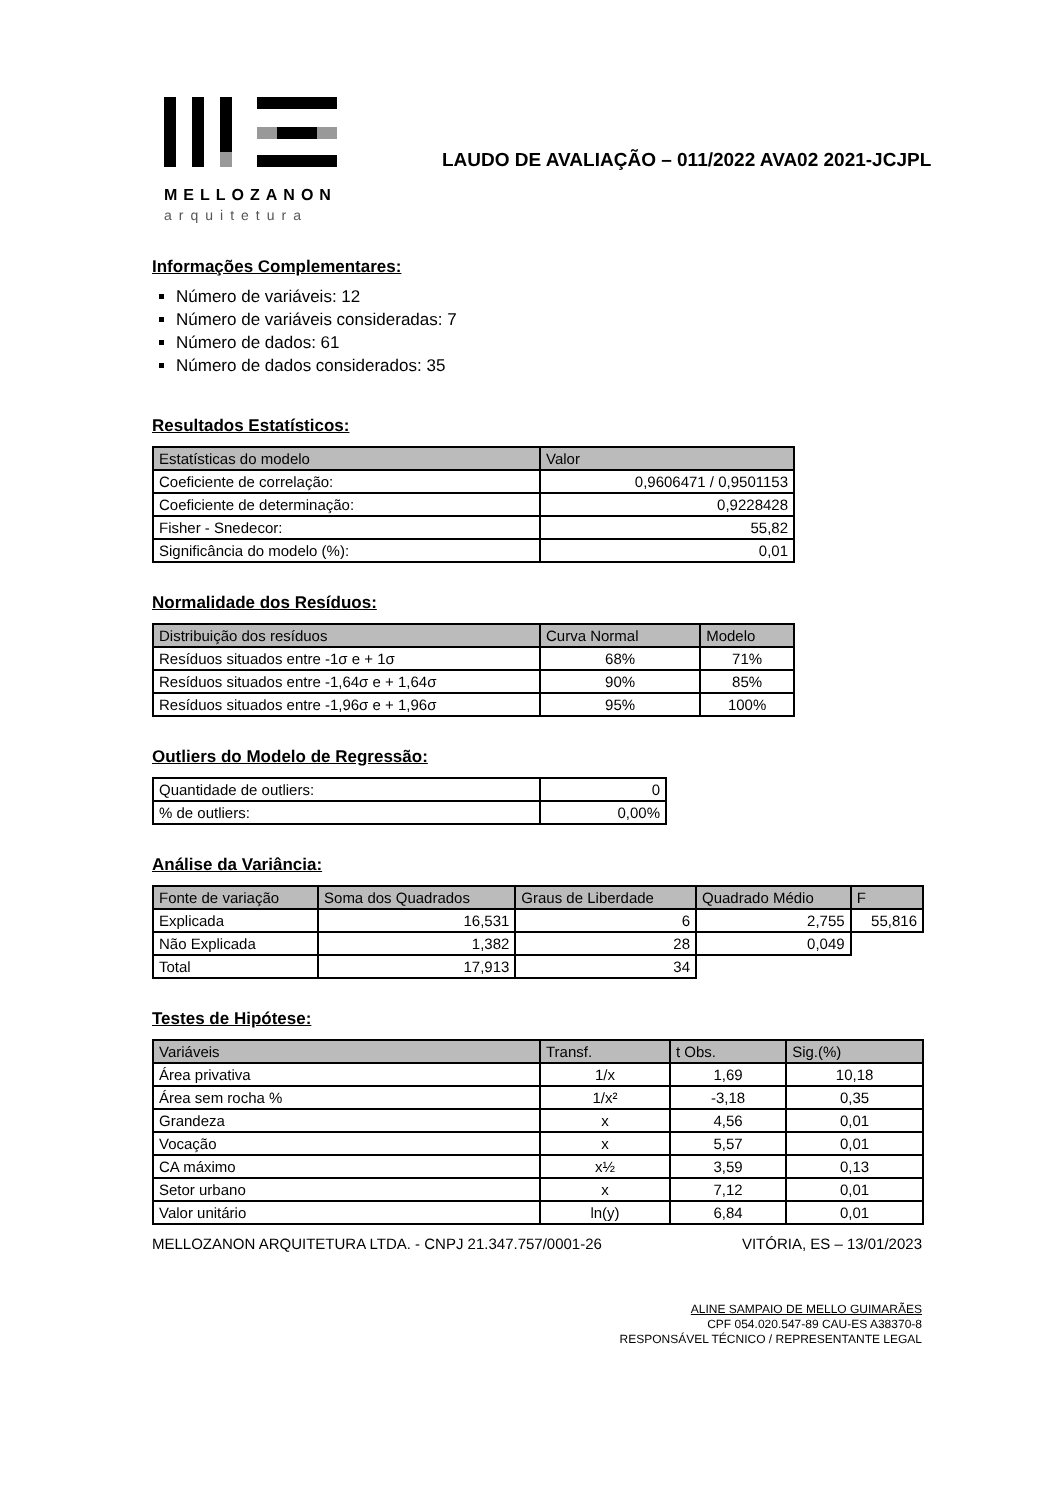MELLOZANON
arquitetura
LAUDO DE AVALIAÇÃO – 011/2022 AVA02 2021-JCJPL
Informações Complementares:
Número de variáveis: 12
Número de variáveis consideradas: 7
Número de dados: 61
Número de dados considerados: 35
Resultados Estatísticos:
| Estatísticas do modelo | Valor |
| --- | --- |
| Coeficiente de correlação: | 0,9606471 / 0,9501153 |
| Coeficiente de determinação: | 0,9228428 |
| Fisher - Snedecor: | 55,82 |
| Significância do modelo (%): | 0,01 |
Normalidade dos Resíduos:
| Distribuição dos resíduos | Curva Normal | Modelo |
| --- | --- | --- |
| Resíduos situados entre -1σ e + 1σ | 68% | 71% |
| Resíduos situados entre -1,64σ e + 1,64σ | 90% | 85% |
| Resíduos situados entre -1,96σ e + 1,96σ | 95% | 100% |
Outliers do Modelo de Regressão:
| Quantidade de outliers: | 0 |
| % de outliers: | 0,00% |
Análise da Variância:
| Fonte de variação | Soma dos Quadrados | Graus de Liberdade | Quadrado Médio | F |
| --- | --- | --- | --- | --- |
| Explicada | 16,531 | 6 | 2,755 | 55,816 |
| Não Explicada | 1,382 | 28 | 0,049 | |
| Total | 17,913 | 34 | | |
Testes de Hipótese:
| Variáveis | Transf. | t Obs. | Sig.(%) |
| --- | --- | --- | --- |
| Área privativa | 1/x | 1,69 | 10,18 |
| Área sem rocha % | 1/x² | -3,18 | 0,35 |
| Grandeza | x | 4,56 | 0,01 |
| Vocação | x | 5,57 | 0,01 |
| CA máximo | x½ | 3,59 | 0,13 |
| Setor urbano | x | 7,12 | 0,01 |
| Valor unitário | ln(y) | 6,84 | 0,01 |
MELLOZANON ARQUITETURA LTDA. - CNPJ 21.347.757/0001-26 VITÓRIA, ES – 13/01/2023
ALINE SAMPAIO DE MELLO GUIMARÃES
CPF 054.020.547-89 CAU-ES A38370-8
RESPONSÁVEL TÉCNICO / REPRESENTANTE LEGAL